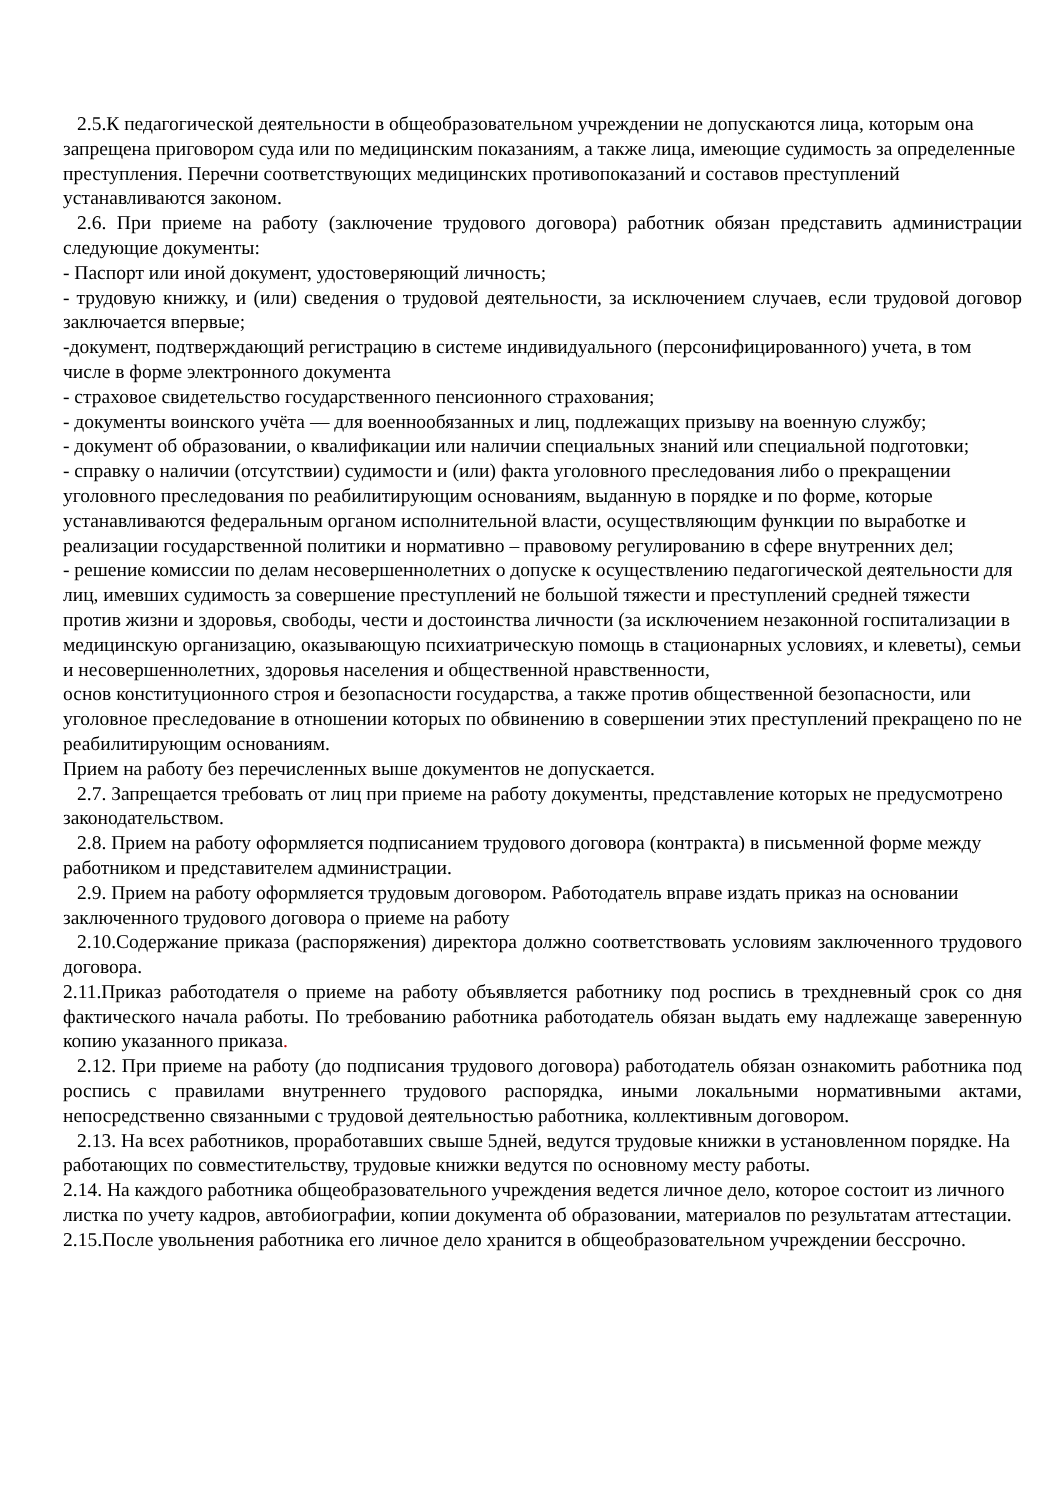2.5.К педагогической деятельности в общеобразовательном учреждении не допускаются лица, которым она запрещена приговором суда или по медицинским показаниям, а также лица, имеющие судимость за определенные преступления. Перечни соответствующих медицинских противопоказаний и составов преступлений устанавливаются законом.
2.6. При приеме на работу (заключение трудового договора) работник обязан представить администрации следующие документы:
- Паспорт или иной документ, удостоверяющий личность;
- трудовую книжку, и (или) сведения о трудовой деятельности, за исключением случаев, если трудовой договор заключается впервые;
-документ, подтверждающий регистрацию в системе индивидуального (персонифицированного) учета, в том числе в форме электронного документа
- страховое свидетельство государственного пенсионного страхования;
- документы воинского учёта — для военнообязанных и лиц, подлежащих призыву на военную службу;
- документ об образовании, о квалификации или наличии специальных знаний или специальной подготовки;
- справку о наличии (отсутствии) судимости и (или) факта уголовного преследования либо о прекращении уголовного преследования по реабилитирующим основаниям, выданную в порядке и по форме, которые устанавливаются федеральным органом исполнительной власти, осуществляющим функции по выработке и реализации государственной политики и нормативно – правовому регулированию в сфере внутренних дел;
- решение комиссии по делам несовершеннолетних о допуске к осуществлению педагогической деятельности для лиц, имевших судимость за совершение преступлений не большой тяжести и преступлений средней тяжести против жизни и здоровья, свободы, чести и достоинства личности (за исключением незаконной госпитализации в медицинскую организацию, оказывающую психиатрическую помощь в стационарных условиях, и клеветы), семьи и несовершеннолетних, здоровья населения и общественной нравственности,
основ конституционного строя и безопасности государства, а также против общественной безопасности, или уголовное преследование в отношении которых по обвинению в совершении этих преступлений прекращено по не реабилитирующим основаниям.
Прием на работу без перечисленных выше документов не допускается.
2.7. Запрещается требовать от лиц при приеме на работу документы, представление которых не предусмотрено законодательством.
2.8. Прием на работу оформляется подписанием трудового договора (контракта) в письменной форме между работником и представителем администрации.
2.9. Прием на работу оформляется трудовым договором. Работодатель вправе издать приказ на основании заключенного трудового договора о приеме на работу
2.10.Содержание приказа (распоряжения) директора должно соответствовать условиям заключенного трудового договора.
2.11.Приказ работодателя о приеме на работу объявляется работнику под роспись в трехдневный срок со дня фактического начала работы. По требованию работника работодатель обязан выдать ему надлежаще заверенную копию указанного приказа.
2.12. При приеме на работу (до подписания трудового договора) работодатель обязан ознакомить работника под роспись с правилами внутреннего трудового распорядка, иными локальными нормативными актами, непосредственно связанными с трудовой деятельностью работника, коллективным договором.
2.13. На всех работников, проработавших свыше 5дней, ведутся трудовые книжки в установленном порядке. На работающих по совместительству, трудовые книжки ведутся по основному месту работы.
2.14. На каждого работника общеобразовательного учреждения ведется личное дело, которое состоит из личного листка по учету кадров, автобиографии, копии документа об образовании, материалов по результатам аттестации.
2.15.После увольнения работника его личное дело хранится в общеобразовательном учреждении бессрочно.